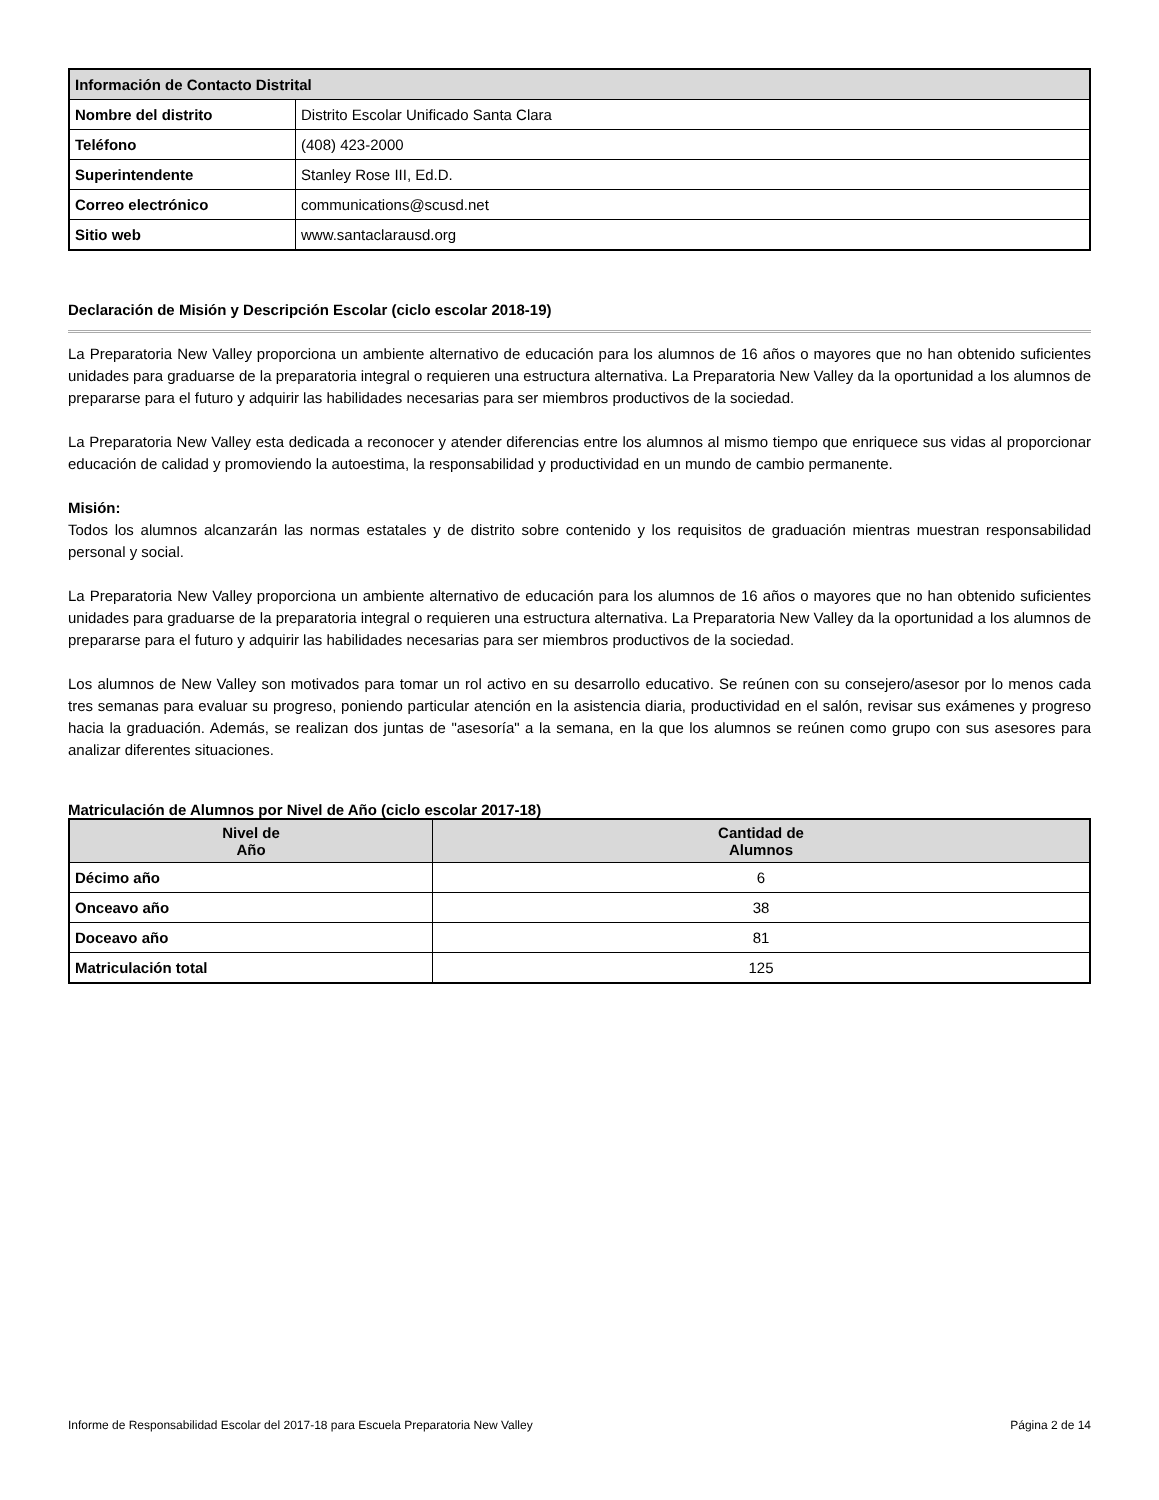| Información de Contacto Distrital | |
| Nombre del distrito | Distrito Escolar Unificado Santa Clara |
| Teléfono | (408) 423-2000 |
| Superintendente | Stanley Rose III, Ed.D. |
| Correo electrónico | communications@scusd.net |
| Sitio web | www.santaclarausd.org |
Declaración de Misión y Descripción Escolar (ciclo escolar 2018-19)
La Preparatoria New Valley proporciona un ambiente alternativo de educación para los alumnos de 16 años o mayores que no han obtenido suficientes unidades para graduarse de la preparatoria integral o requieren una estructura alternativa. La Preparatoria New Valley da la oportunidad a los alumnos de prepararse para el futuro y adquirir las habilidades necesarias para ser miembros productivos de la sociedad.
La Preparatoria New Valley esta dedicada a reconocer y atender diferencias entre los alumnos al mismo tiempo que enriquece sus vidas al proporcionar educación de calidad y promoviendo la autoestima, la responsabilidad y productividad en un mundo de cambio permanente.
Misión:
Todos los alumnos alcanzarán las normas estatales y de distrito sobre contenido y los requisitos de graduación mientras muestran responsabilidad personal y social.
La Preparatoria New Valley proporciona un ambiente alternativo de educación para los alumnos de 16 años o mayores que no han obtenido suficientes unidades para graduarse de la preparatoria integral o requieren una estructura alternativa. La Preparatoria New Valley da la oportunidad a los alumnos de prepararse para el futuro y adquirir las habilidades necesarias para ser miembros productivos de la sociedad.
Los alumnos de New Valley son motivados para tomar un rol activo en su desarrollo educativo. Se reúnen con su consejero/asesor por lo menos cada tres semanas para evaluar su progreso, poniendo particular atención en la asistencia diaria, productividad en el salón, revisar sus exámenes y progreso hacia la graduación. Además, se realizan dos juntas de "asesoría" a la semana, en la que los alumnos se reúnen como grupo con sus asesores para analizar diferentes situaciones.
Matriculación de Alumnos por Nivel de Año (ciclo escolar 2017-18)
| Nivel de Año | Cantidad de Alumnos |
| --- | --- |
| Décimo año | 6 |
| Onceavo año | 38 |
| Doceavo año | 81 |
| Matriculación total | 125 |
Informe de Responsabilidad Escolar del 2017-18 para Escuela Preparatoria New Valley Página 2 de 14